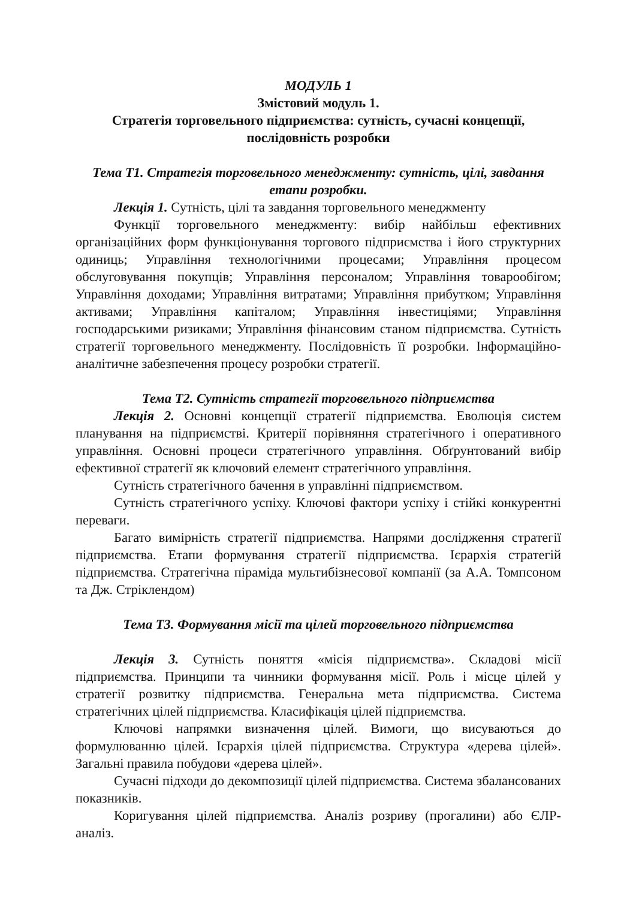МОДУЛЬ 1
Змістовий модуль 1.
Стратегія торговельного підприємства: сутність, сучасні концепції, послідовність розробки
Тема Т1. Стратегія торговельного менеджменту: сутність, цілі, завдання етапи розробки.
Лекція 1. Сутність, цілі та завдання торговельного менеджменту
Функції торговельного менеджменту: вибір найбільш ефективних організаційних форм функціонування торгового підприємства і його структурних одиниць; Управління технологічними процесами; Управління процесом обслуговування покупців; Управління персоналом; Управління товарообігом; Управління доходами; Управління витратами; Управління прибутком; Управління активами; Управління капіталом; Управління інвестиціями; Управління господарськими ризиками; Управління фінансовим станом підприємства. Сутність стратегії торговельного менеджменту. Послідовність її розробки. Інформаційно-аналітичне забезпечення процесу розробки стратегії.
Тема Т2. Сутність стратегії торговельного підприємства
Лекція 2. Основні концепції стратегії підприємства. Еволюція систем планування на підприємстві. Критерії порівняння стратегічного і оперативного управління. Основні процеси стратегічного управління. Обґрунтований вибір ефективної стратегії як ключовий елемент стратегічного управління.
Сутність стратегічного бачення в управлінні підприємством.
Сутність стратегічного успіху. Ключові фактори успіху і стійкі конкурентні переваги.
Багато вимірність стратегії підприємства. Напрями дослідження стратегії підприємства. Етапи формування стратегії підприємства. Ієрархія стратегій підприємства. Стратегічна піраміда мультибізнесової компанії (за А.А. Томпсоном та Дж. Стріклендом)
Тема Т3. Формування місії та цілей торговельного підприємства
Лекція 3. Сутність поняття «місія підприємства». Складові місії підприємства. Принципи та чинники формування місії. Роль і місце цілей у стратегії розвитку підприємства. Генеральна мета підприємства. Система стратегічних цілей підприємства. Класифікація цілей підприємства.
Ключові напрямки визначення цілей. Вимоги, що висуваються до формулюванню цілей. Ієрархія цілей підприємства. Структура «дерева цілей». Загальні правила побудови «дерева цілей».
Сучасні підходи до декомпозиції цілей підприємства. Система збалансованих показників.
Коригування цілей підприємства. Аналіз розриву (прогалини) або ЄЛР-аналіз.